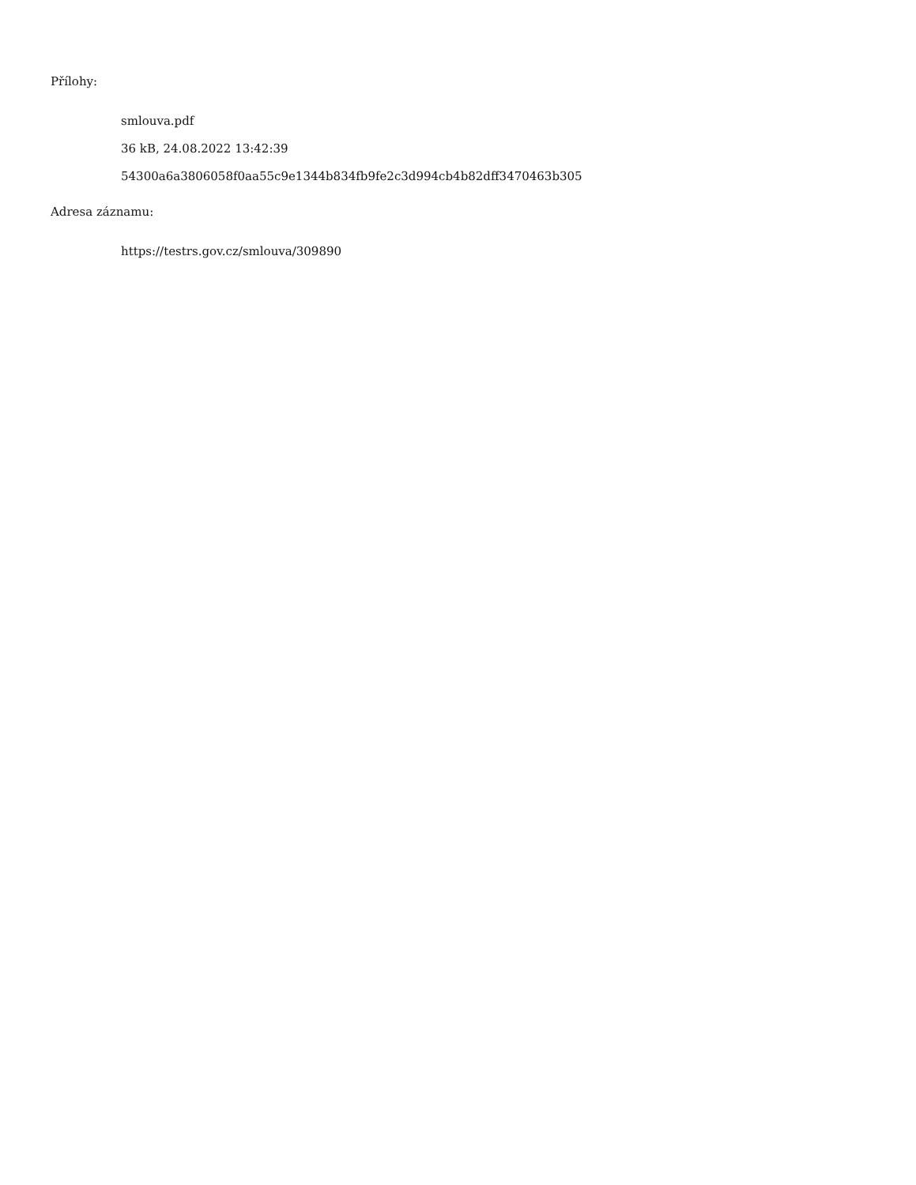Přílohy:
smlouva.pdf
36 kB, 24.08.2022 13:42:39
54300a6a3806058f0aa55c9e1344b834fb9fe2c3d994cb4b82dff3470463b305
Adresa záznamu:
https://testrs.gov.cz/smlouva/309890